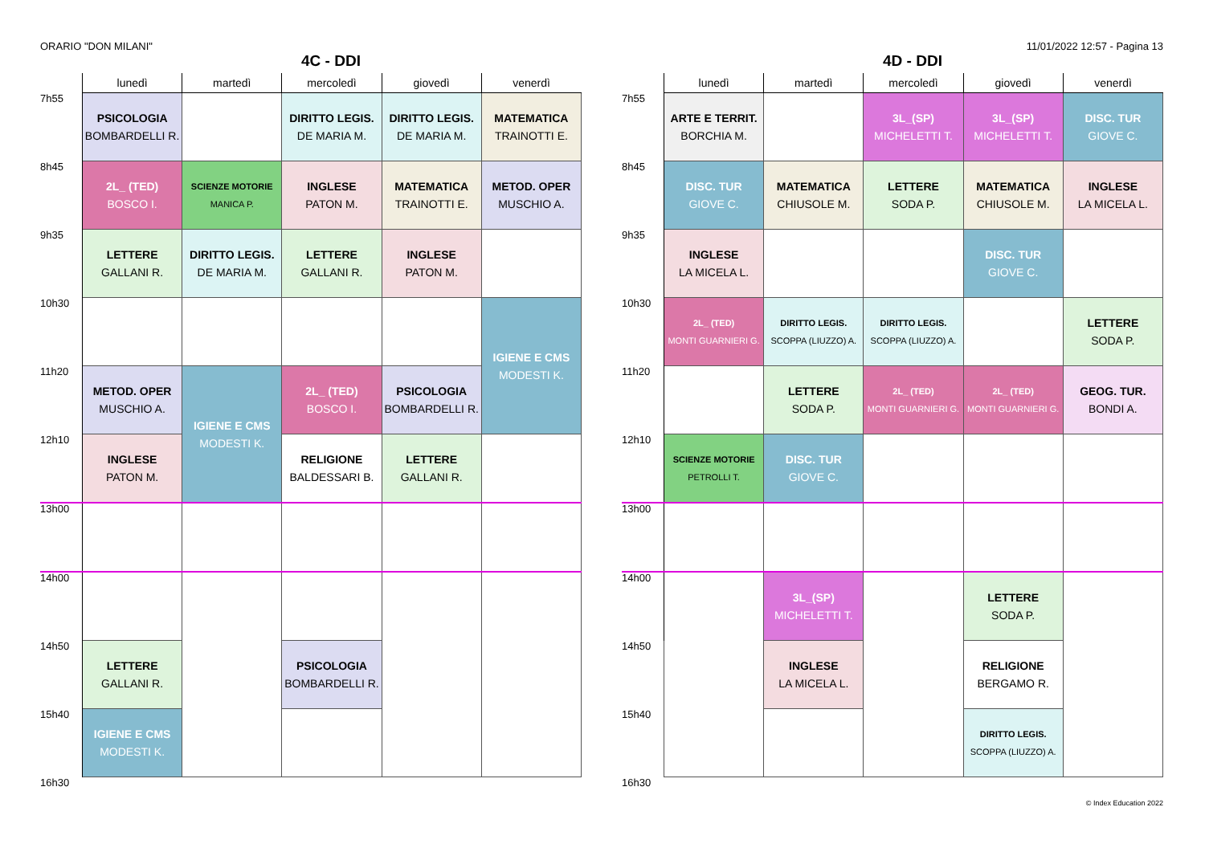ORARIO "DON MILANI" 11/01/2022 12:57 - Pagina 13
4C - DDI
| | lunedì | martedì | mercoledì | giovedì | venerdì |
| --- | --- | --- | --- | --- | --- |
| 7h55 | PSICOLOGIA BOMBARDELLI R. | | DIRITTO LEGIS. DE MARIA M. | DIRITTO LEGIS. DE MARIA M. | MATEMATICA TRAINOTTI E. |
| 8h45 | 2L_ (TED) BOSCO I. | SCIENZE MOTORIE MANICA P. | INGLESE PATON M. | MATEMATICA TRAINOTTI E. | METOD. OPER MUSCHIO A. |
| 9h35 | LETTERE GALLANI R. | DIRITTO LEGIS. DE MARIA M. | LETTERE GALLANI R. | INGLESE PATON M. | |
| 10h30 | | | | | IGIENE E CMS MODESTI K. |
| 11h20 | METOD. OPER MUSCHIO A. | IGIENE E CMS MODESTI K. | 2L_ (TED) BOSCO I. | PSICOLOGIA BOMBARDELLI R. | |
| 12h10 | INGLESE PATON M. | | RELIGIONE BALDESSARI B. | LETTERE GALLANI R. | |
| 13h00 | | | | | |
| 14h00 | | | | | |
| 14h50 | LETTERE GALLANI R. | | PSICOLOGIA BOMBARDELLI R. | | |
| 15h40 | IGIENE E CMS MODESTI K. | | | | |
| 16h30 | | | | | |
4D - DDI
| | lunedì | martedì | mercoledì | giovedì | venerdì |
| --- | --- | --- | --- | --- | --- |
| 7h55 | ARTE E TERRIT. BORCHIA M. | | 3L_(SP) MICHELETTI T. | 3L_(SP) MICHELETTI T. | DISC. TUR GIOVE C. |
| 8h45 | DISC. TUR GIOVE C. | MATEMATICA CHIUSOLE M. | LETTERE SODA P. | MATEMATICA CHIUSOLE M. | INGLESE LA MICELA L. |
| 9h35 | INGLESE LA MICELA L. | | | DISC. TUR GIOVE C. | |
| 10h30 | 2L_ (TED) MONTI GUARNIERI G. | DIRITTO LEGIS. SCOPPA (LIUZZO) A. | DIRITTO LEGIS. SCOPPA (LIUZZO) A. | | LETTERE SODA P. |
| 11h20 | | LETTERE SODA P. | 2L_ (TED) MONTI GUARNIERI G. | 2L_ (TED) MONTI GUARNIERI G. | GEOG. TUR. BONDI A. |
| 12h10 | SCIENZE MOTORIE PETROLLI T. | DISC. TUR GIOVE C. | | | |
| 13h00 | | | | | |
| 14h00 | | 3L_(SP) MICHELETTI T. | | LETTERE SODA P. | |
| 14h50 | | INGLESE LA MICELA L. | | RELIGIONE BERGAMO R. | |
| 15h40 | | | | DIRITTO LEGIS. SCOPPA (LIUZZO) A. | |
| 16h30 | | | | | |
© Index Education 2022